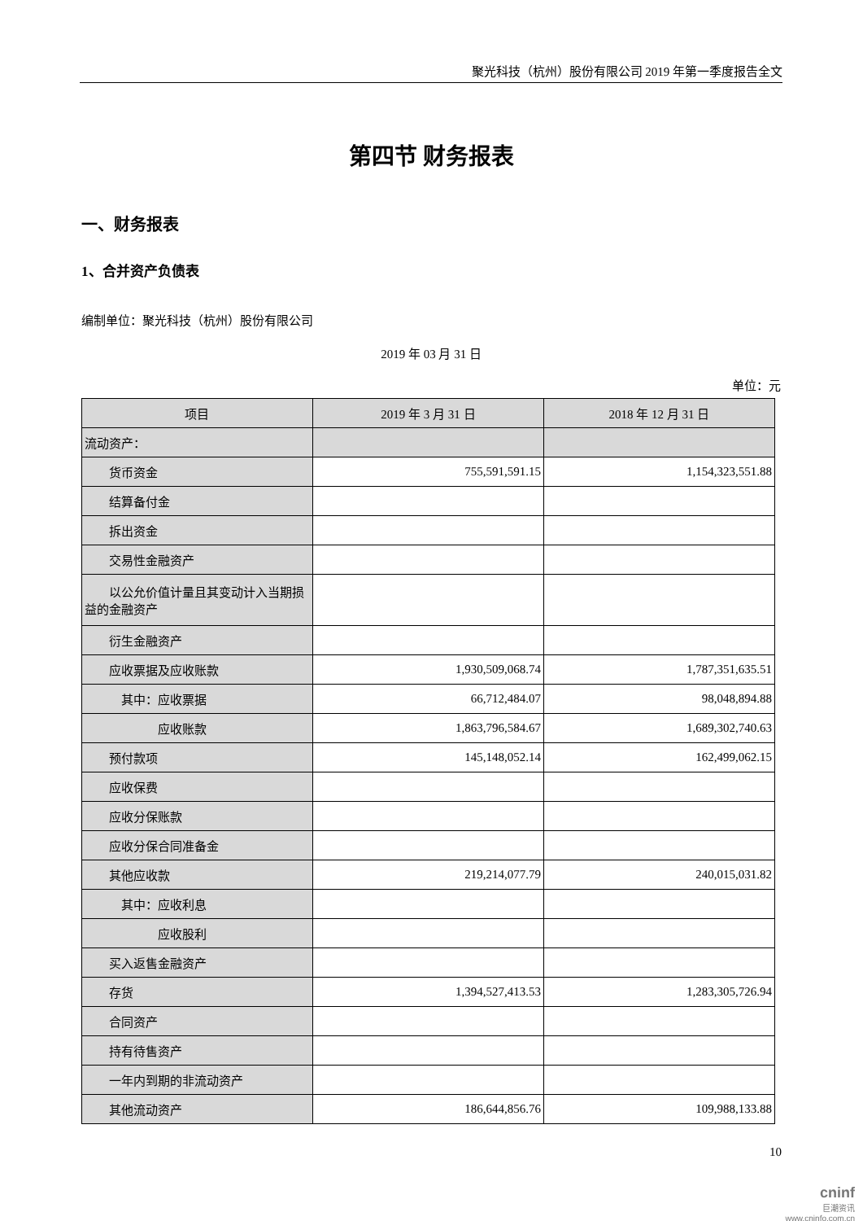聚光科技（杭州）股份有限公司 2019 年第一季度报告全文
第四节 财务报表
一、财务报表
1、合并资产负债表
编制单位：聚光科技（杭州）股份有限公司
2019 年 03 月 31 日
单位：元
| 项目 | 2019 年 3 月 31 日 | 2018 年 12 月 31 日 |
| --- | --- | --- |
| 流动资产： | | |
| 货币资金 | 755,591,591.15 | 1,154,323,551.88 |
| 结算备付金 | | |
| 拆出资金 | | |
| 交易性金融资产 | | |
| 以公允价值计量且其变动计入当期损益的金融资产 | | |
| 衍生金融资产 | | |
| 应收票据及应收账款 | 1,930,509,068.74 | 1,787,351,635.51 |
| 其中：应收票据 | 66,712,484.07 | 98,048,894.88 |
| 应收账款 | 1,863,796,584.67 | 1,689,302,740.63 |
| 预付款项 | 145,148,052.14 | 162,499,062.15 |
| 应收保费 | | |
| 应收分保账款 | | |
| 应收分保合同准备金 | | |
| 其他应收款 | 219,214,077.79 | 240,015,031.82 |
| 其中：应收利息 | | |
| 应收股利 | | |
| 买入返售金融资产 | | |
| 存货 | 1,394,527,413.53 | 1,283,305,726.94 |
| 合同资产 | | |
| 持有待售资产 | | |
| 一年内到期的非流动资产 | | |
| 其他流动资产 | 186,644,856.76 | 109,988,133.88 |
10
cninf
巨潮资讯
www.cninfo.com.cn